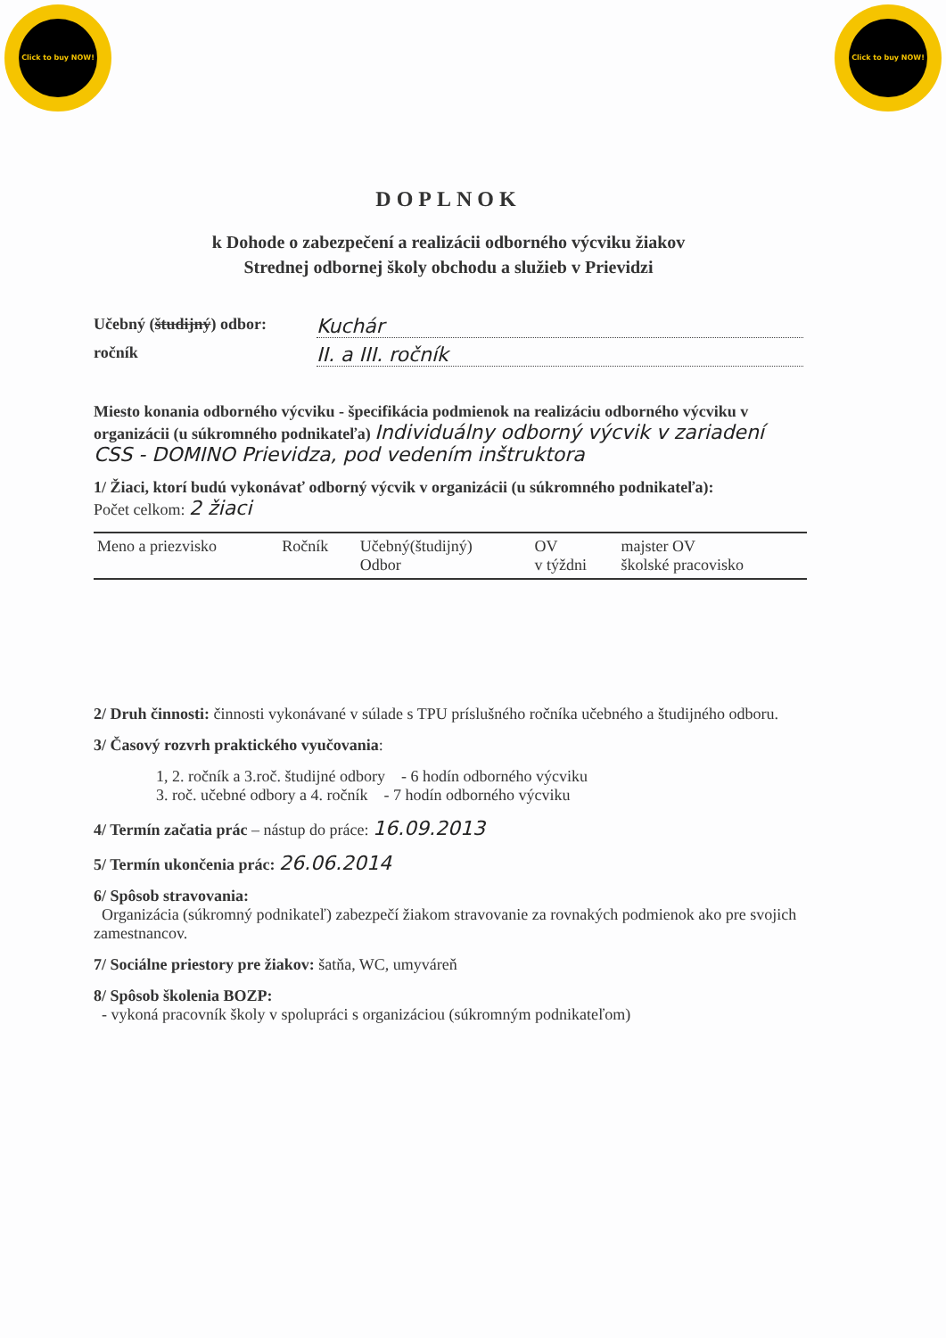Click to buy NOW!
Click to buy NOW!
DOPLNOK
k Dohode o zabezpečení a realizácii odborného výcviku žiakov
Strednej odbornej školy obchodu a služieb v Prievidzi
Učebný (študijný) odbor: Kuchár
ročník II. a III. ročník
Miesto konania odborného výcviku - špecifikácia podmienok na realizáciu odborného výcviku v organizácii (u súkromného podnikateľa) Individuálny odborný výcvik v zariadení CSS - DOMINO Prievidza, pod vedením inštruktora
1/ Žiaci, ktorí budú vykonávať odborný výcvik v organizácii (u súkromného podnikateľa):
Počet celkom: 2 žiaci
| Meno a priezvisko | Ročník | Učebný(študijný) Odbor | OV v týždni | majster OV školské pracovisko |
| --- | --- | --- | --- | --- |
2/ Druh činnosti: činnosti vykonávané v súlade s TPU príslušného ročníka učebného a študijného odboru.
3/ Časový rozvrh praktického vyučovania:
1, 2. ročník a 3.roč. študijné odbory - 6 hodín odborného výcviku
3. roč. učebné odbory a 4. ročník - 7 hodín odborného výcviku
4/ Termín začatia prác – nástup do práce: 16.09.2013
5/ Termín ukončenia prác: 26.06.2014
6/ Spôsob stravovania:
Organizácia (súkromný podnikateľ) zabezpečí žiakom stravovanie za rovnakých podmienok ako pre svojich zamestnancov.
7/ Sociálne priestory pre žiakov: šatňa, WC, umyváreň
8/ Spôsob školenia BOZP:
- vykoná pracovník školy v spolupráci s organizáciou (súkromným podnikateľom)